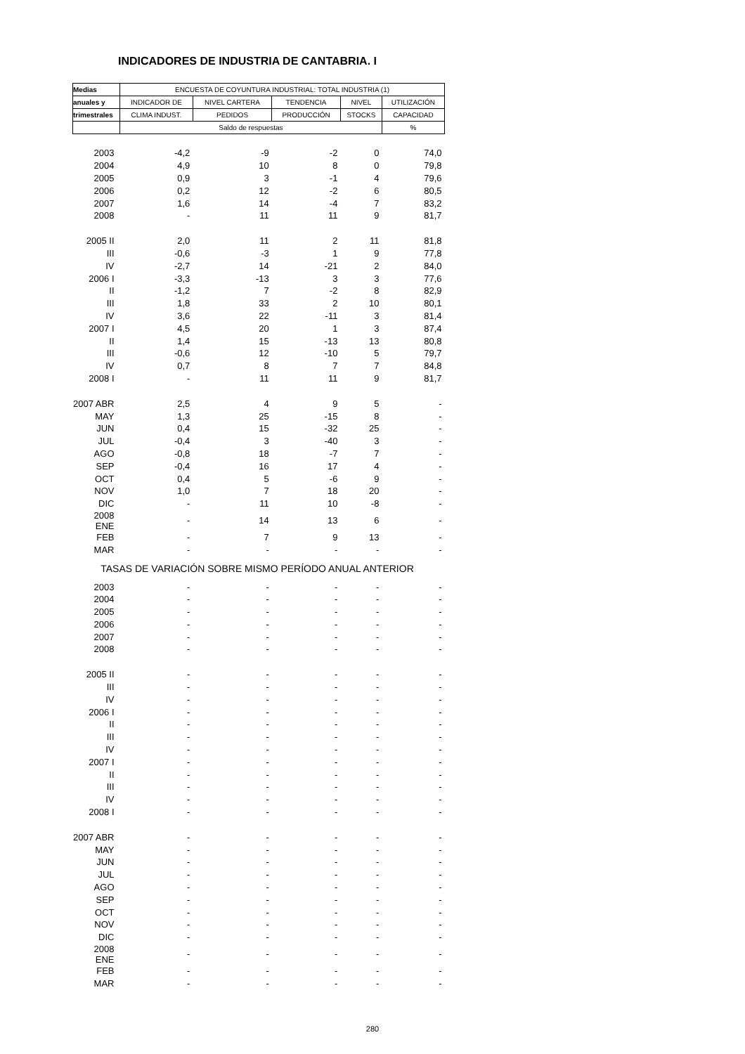INDICADORES DE INDUSTRIA DE CANTABRIA. I
| Medias | ENCUESTA DE COYUNTURA INDUSTRIAL: TOTAL INDUSTRIA (1) | | | | |
| --- | --- | --- | --- | --- | --- |
| anuales y | INDICADOR DE | NIVEL CARTERA | TENDENCIA | NIVEL | UTILIZACIÓN |
| trimestrales | CLIMA INDUST. | PEDIDOS | PRODUCCIÓN | STOCKS | CAPACIDAD |
| | Saldo de respuestas | | | | % |
| 2003 | -4,2 | -9 | -2 | 0 | 74,0 |
| 2004 | 4,9 | 10 | 8 | 0 | 79,8 |
| 2005 | 0,9 | 3 | -1 | 4 | 79,6 |
| 2006 | 0,2 | 12 | -2 | 6 | 80,5 |
| 2007 | 1,6 | 14 | -4 | 7 | 83,2 |
| 2008 | - | 11 | 11 | 9 | 81,7 |
| 2005 II | 2,0 | 11 | 2 | 11 | 81,8 |
| III | -0,6 | -3 | 1 | 9 | 77,8 |
| IV | -2,7 | 14 | -21 | 2 | 84,0 |
| 2006 I | -3,3 | -13 | 3 | 3 | 77,6 |
| II | -1,2 | 7 | -2 | 8 | 82,9 |
| III | 1,8 | 33 | 2 | 10 | 80,1 |
| IV | 3,6 | 22 | -11 | 3 | 81,4 |
| 2007 I | 4,5 | 20 | 1 | 3 | 87,4 |
| II | 1,4 | 15 | -13 | 13 | 80,8 |
| III | -0,6 | 12 | -10 | 5 | 79,7 |
| IV | 0,7 | 8 | 7 | 7 | 84,8 |
| 2008 I | - | 11 | 11 | 9 | 81,7 |
| 2007 ABR | 2,5 | 4 | 9 | 5 | - |
| MAY | 1,3 | 25 | -15 | 8 | - |
| JUN | 0,4 | 15 | -32 | 25 | - |
| JUL | -0,4 | 3 | -40 | 3 | - |
| AGO | -0,8 | 18 | -7 | 7 | - |
| SEP | -0,4 | 16 | 17 | 4 | - |
| OCT | 0,4 | 5 | -6 | 9 | - |
| NOV | 1,0 | 7 | 18 | 20 | - |
| DIC | - | 11 | 10 | -8 | - |
| 2008 ENE | - | 14 | 13 | 6 | - |
| FEB | - | 7 | 9 | 13 | - |
| MAR | - | - | - | - | - |
| TASAS DE VARIACIÓN SOBRE MISMO PERÍODO ANUAL ANTERIOR | | | | | |
| 2003 | - | - | - | - | - |
| 2004 | - | - | - | - | - |
| 2005 | - | - | - | - | - |
| 2006 | - | - | - | - | - |
| 2007 | - | - | - | - | - |
| 2008 | - | - | - | - | - |
| 2005 II | - | - | - | - | - |
| III | - | - | - | - | - |
| IV | - | - | - | - | - |
| 2006 I | - | - | - | - | - |
| II | - | - | - | - | - |
| III | - | - | - | - | - |
| IV | - | - | - | - | - |
| 2007 I | - | - | - | - | - |
| II | - | - | - | - | - |
| III | - | - | - | - | - |
| IV | - | - | - | - | - |
| 2008 I | - | - | - | - | - |
| 2007 ABR | - | - | - | - | - |
| MAY | - | - | - | - | - |
| JUN | - | - | - | - | - |
| JUL | - | - | - | - | - |
| AGO | - | - | - | - | - |
| SEP | - | - | - | - | - |
| OCT | - | - | - | - | - |
| NOV | - | - | - | - | - |
| DIC | - | - | - | - | - |
| 2008 ENE | - | - | - | - | - |
| FEB | - | - | - | - | - |
| MAR | - | - | - | - | - |
280